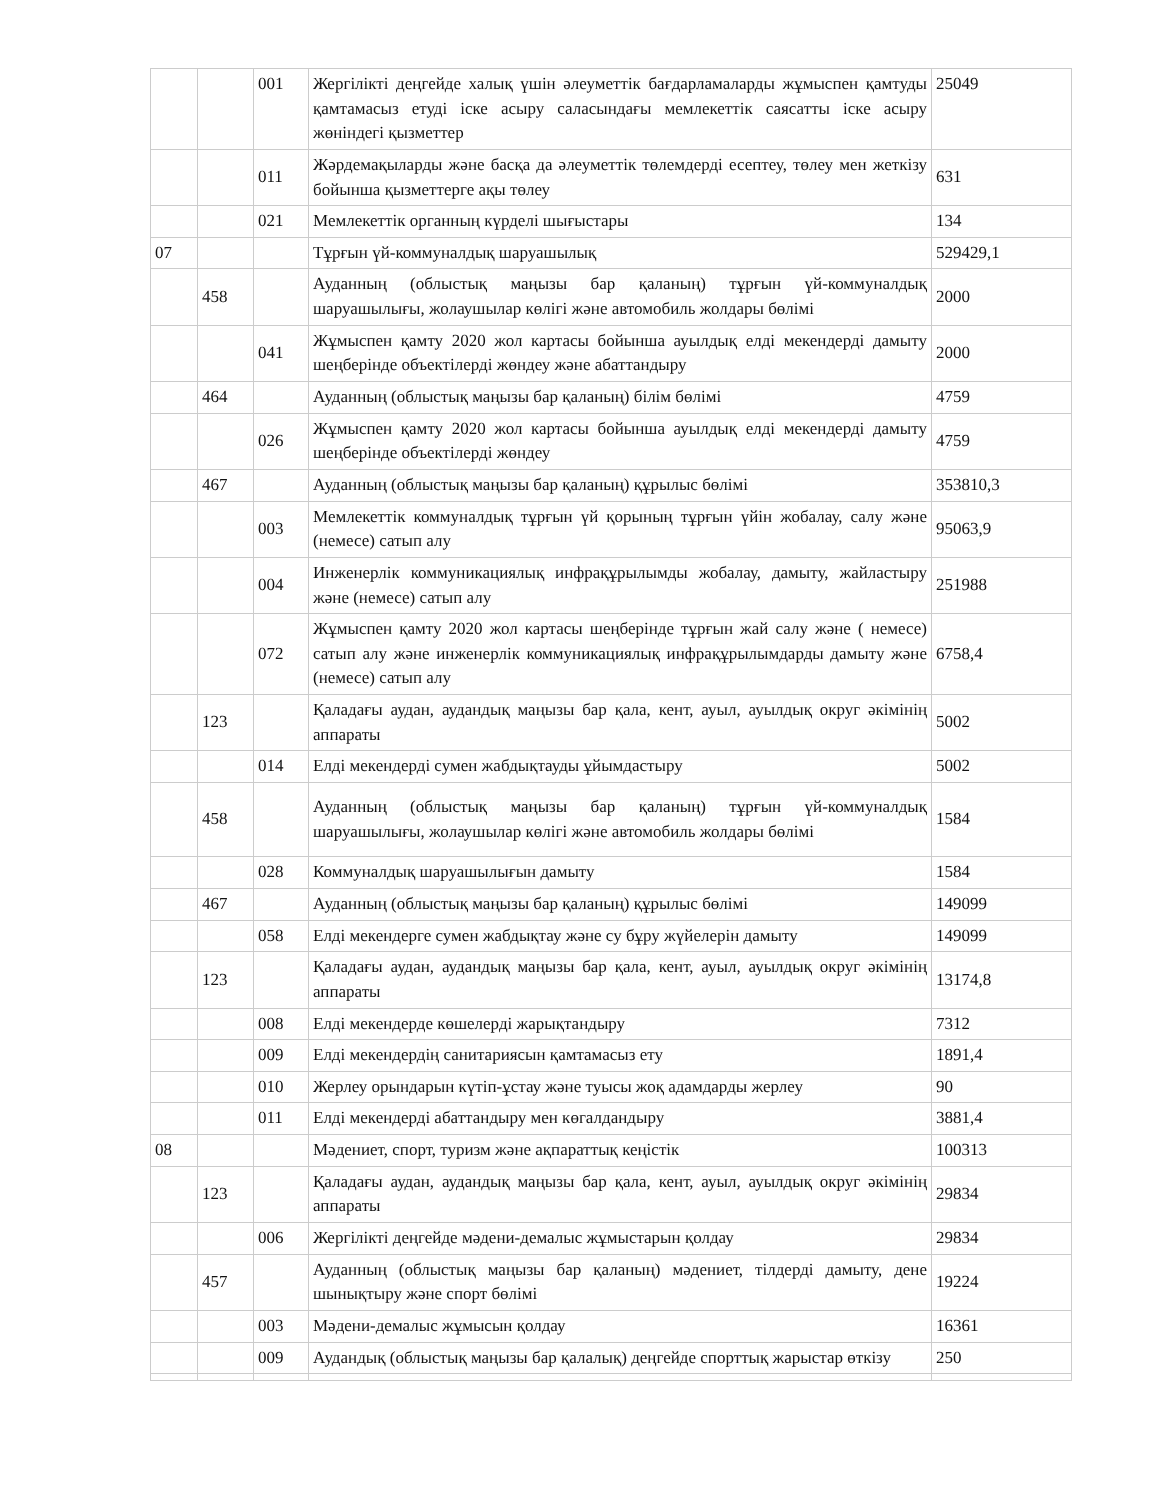| | | 001 | Жергілікті деңгейде халық үшін әлеуметтік бағдарламаларды жұмыспен қамтуды қамтамасыз етуді іске асыру саласындағы мемлекеттік саясатты іске асыру жөніндегі қызметтер | 25049 |
| | | 011 | Жәрдемақыларды және басқа да әлеуметтік төлемдерді есептеу, төлеу мен жеткізу бойынша қызметтерге ақы төлеу | 631 |
| | | 021 | Мемлекеттік органның күрделі шығыстары | 134 |
| 07 | | | Тұрғын үй-коммуналдық шаруашылық | 529429,1 |
| | 458 | | Ауданның (облыстық маңызы бар қаланың) тұрғын үй-коммуналдық шаруашылығы, жолаушылар көлігі және автомобиль жолдары бөлімі | 2000 |
| | | 041 | Жұмыспен қамту 2020 жол картасы бойынша ауылдық елді мекендерді дамыту шеңберінде объектілерді жөндеу және абаттандыру | 2000 |
| | 464 | | Ауданның (облыстық маңызы бар қаланың) білім бөлімі | 4759 |
| | | 026 | Жұмыспен қамту 2020 жол картасы бойынша ауылдық елді мекендерді дамыту шеңберінде объектілерді жөндеу | 4759 |
| | 467 | | Ауданның (облыстық маңызы бар қаланың) құрылыс бөлімі | 353810,3 |
| | | 003 | Мемлекеттік коммуналдық тұрғын үй қорының тұрғын үйін жобалау, салу және (немесе) сатып алу | 95063,9 |
| | | 004 | Инженерлік коммуникациялық инфрақұрылымды жобалау, дамыту, жайластыру және (немесе) сатып алу | 251988 |
| | | 072 | Жұмыспен қамту 2020 жол картасы шеңберінде тұрғын жай салу және ( немесе) сатып алу және инженерлік коммуникациялық инфрақұрылымдарды дамыту және (немесе) сатып алу | 6758,4 |
| | 123 | | Қаладағы аудан, аудандық маңызы бар қала, кент, ауыл, ауылдық округ әкімінің аппараты | 5002 |
| | | 014 | Елді мекендерді сумен жабдықтауды ұйымдастыру | 5002 |
| | 458 | | Ауданның (облыстық маңызы бар қаланың) тұрғын үй-коммуналдық шаруашылығы, жолаушылар көлігі және автомобиль жолдары бөлімі | 1584 |
| | | 028 | Коммуналдық шаруашылығын дамыту | 1584 |
| | 467 | | Ауданның (облыстық маңызы бар қаланың) құрылыс бөлімі | 149099 |
| | | 058 | Елді мекендерге сумен жабдықтау және су бұру жүйелерін дамыту | 149099 |
| | 123 | | Қаладағы аудан, аудандық маңызы бар қала, кент, ауыл, ауылдық округ әкімінің аппараты | 13174,8 |
| | | 008 | Елді мекендерде көшелерді жарықтандыру | 7312 |
| | | 009 | Елді мекендердің санитариясын қамтамасыз ету | 1891,4 |
| | | 010 | Жерлеу орындарын күтіп-ұстау және туысы жоқ адамдарды жерлеу | 90 |
| | | 011 | Елді мекендерді абаттандыру мен көгалдандыру | 3881,4 |
| 08 | | | Мәдениет, спорт, туризм және ақпараттық кеңістік | 100313 |
| | 123 | | Қаладағы аудан, аудандық маңызы бар қала, кент, ауыл, ауылдық округ әкімінің аппараты | 29834 |
| | | 006 | Жергілікті деңгейде мәдени-демалыс жұмыстарын қолдау | 29834 |
| | 457 | | Ауданның (облыстық маңызы бар қаланың) мәдениет, тілдерді дамыту, дене шынықтыру және спорт бөлімі | 19224 |
| | | 003 | Мәдени-демалыс жұмысын қолдау | 16361 |
| | | 009 | Аудандық (облыстық маңызы бар қалалық) деңгейде спорттық жарыстар өткізу | 250 |